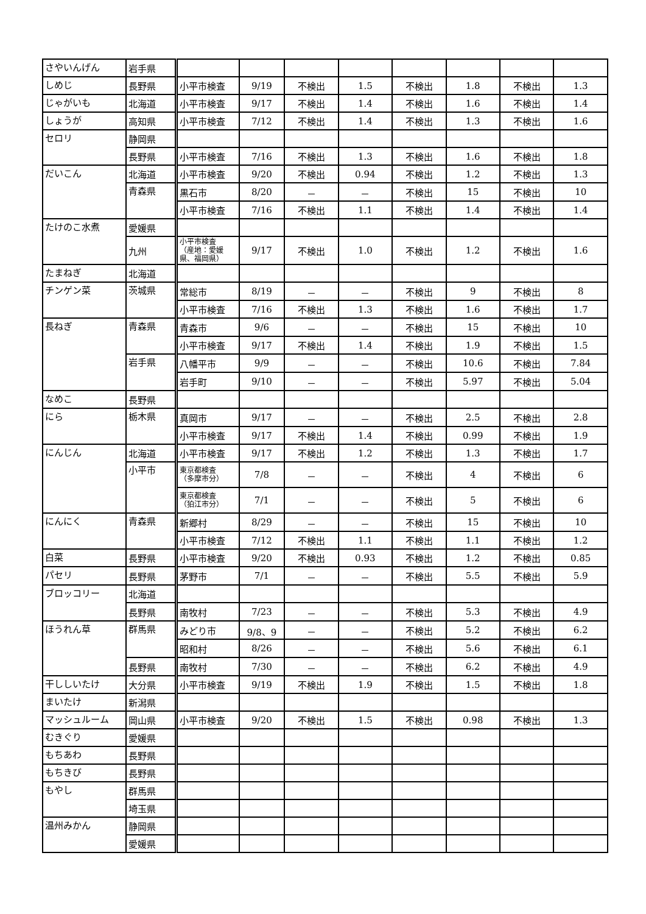| さやいんげん | 岩手県 | | | | | | | | |
| しめじ | 長野県 | 小平市検査 | 9/19 | 不検出 | 1.5 | 不検出 | 1.8 | 不検出 | 1.3 |
| じゃがいも | 北海道 | 小平市検査 | 9/17 | 不検出 | 1.4 | 不検出 | 1.6 | 不検出 | 1.4 |
| しょうが | 高知県 | 小平市検査 | 7/12 | 不検出 | 1.4 | 不検出 | 1.3 | 不検出 | 1.6 |
| セロリ | 静岡県 | | | | | | | | |
| | 長野県 | 小平市検査 | 7/16 | 不検出 | 1.3 | 不検出 | 1.6 | 不検出 | 1.8 |
| だいこん | 北海道 | 小平市検査 | 9/20 | 不検出 | 0.94 | 不検出 | 1.2 | 不検出 | 1.3 |
| | 青森県 | 黒石市 | 8/20 | － | － | 不検出 | 15 | 不検出 | 10 |
| | | 小平市検査 | 7/16 | 不検出 | 1.1 | 不検出 | 1.4 | 不検出 | 1.4 |
| たけのこ水煮 | 愛媛県 | | | | | | | | |
| | 九州 | 小平市検査 （産地：愛媛県、福岡県） | 9/17 | 不検出 | 1.0 | 不検出 | 1.2 | 不検出 | 1.6 |
| たまねぎ | 北海道 | | | | | | | | |
| チンゲン菜 | 茨城県 | 常総市 | 8/19 | － | － | 不検出 | 9 | 不検出 | 8 |
| | | 小平市検査 | 7/16 | 不検出 | 1.3 | 不検出 | 1.6 | 不検出 | 1.7 |
| 長ねぎ | 青森県 | 青森市 | 9/6 | － | － | 不検出 | 15 | 不検出 | 10 |
| | | 小平市検査 | 9/17 | 不検出 | 1.4 | 不検出 | 1.9 | 不検出 | 1.5 |
| | 岩手県 | 八幡平市 | 9/9 | － | － | 不検出 | 10.6 | 不検出 | 7.84 |
| | | 岩手町 | 9/10 | － | － | 不検出 | 5.97 | 不検出 | 5.04 |
| なめこ | 長野県 | | | | | | | | |
| にら | 栃木県 | 真岡市 | 9/17 | － | － | 不検出 | 2.5 | 不検出 | 2.8 |
| | | 小平市検査 | 9/17 | 不検出 | 1.4 | 不検出 | 0.99 | 不検出 | 1.9 |
| にんじん | 北海道 | 小平市検査 | 9/17 | 不検出 | 1.2 | 不検出 | 1.3 | 不検出 | 1.7 |
| | 小平市 | 東京都検査 （多摩市分） | 7/8 | － | － | 不検出 | 4 | 不検出 | 6 |
| | | 東京都検査 （狛江市分） | 7/1 | － | － | 不検出 | 5 | 不検出 | 6 |
| にんにく | 青森県 | 新郷村 | 8/29 | － | － | 不検出 | 15 | 不検出 | 10 |
| | | 小平市検査 | 7/12 | 不検出 | 1.1 | 不検出 | 1.1 | 不検出 | 1.2 |
| 白菜 | 長野県 | 小平市検査 | 9/20 | 不検出 | 0.93 | 不検出 | 1.2 | 不検出 | 0.85 |
| パセリ | 長野県 | 茅野市 | 7/1 | － | － | 不検出 | 5.5 | 不検出 | 5.9 |
| ブロッコリー | 北海道 | | | | | | | | |
| | 長野県 | 南牧村 | 7/23 | － | － | 不検出 | 5.3 | 不検出 | 4.9 |
| ほうれん草 | 群馬県 | みどり市 | 9/8、9 | － | － | 不検出 | 5.2 | 不検出 | 6.2 |
| | | 昭和村 | 8/26 | － | － | 不検出 | 5.6 | 不検出 | 6.1 |
| | 長野県 | 南牧村 | 7/30 | － | － | 不検出 | 6.2 | 不検出 | 4.9 |
| 干ししいたけ | 大分県 | 小平市検査 | 9/19 | 不検出 | 1.9 | 不検出 | 1.5 | 不検出 | 1.8 |
| まいたけ | 新潟県 | | | | | | | | |
| マッシュルーム | 岡山県 | 小平市検査 | 9/20 | 不検出 | 1.5 | 不検出 | 0.98 | 不検出 | 1.3 |
| むきぐり | 愛媛県 | | | | | | | | |
| もちあわ | 長野県 | | | | | | | | |
| もちきび | 長野県 | | | | | | | | |
| もやし | 群馬県 | | | | | | | | |
| | 埼玉県 | | | | | | | | |
| 温州みかん | 静岡県 | | | | | | | | |
| | 愛媛県 | | | | | | | | |